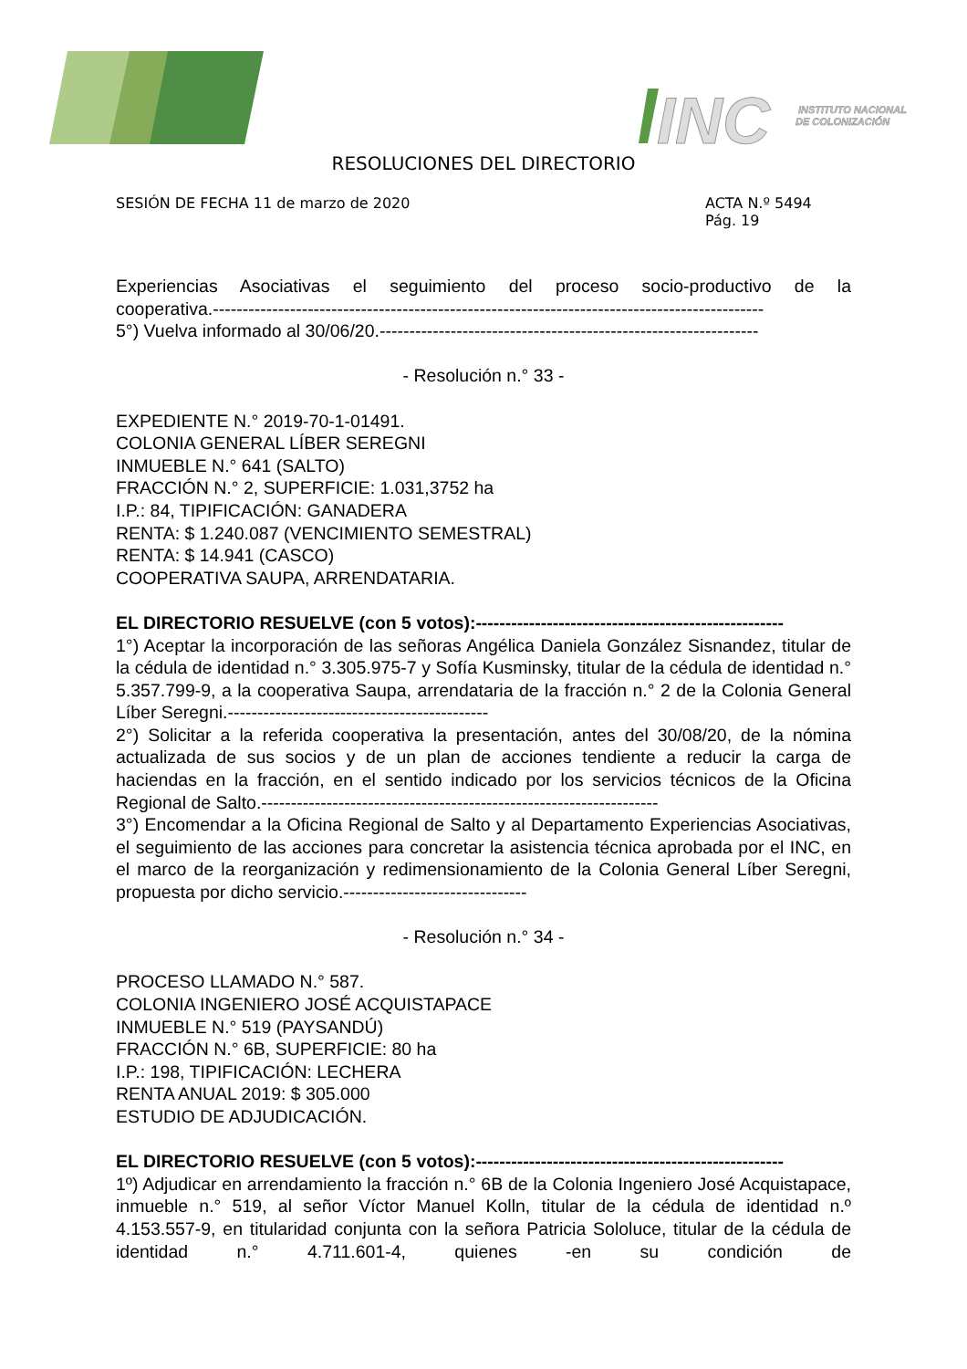INC
INSTITUTO NACIONAL
DE COLONIZACIÓN
RESOLUCIONES DEL DIRECTORIO
SESIÓN DE FECHA 11 de marzo de 2020
ACTA N.º 5494
Pág. 19
Experiencias Asociativas el seguimiento del proceso socio-productivo de la
cooperativa.---------------------------------------------------------------------------------------------
5°) Vuelva informado al 30/06/20.----------------------------------------------------------------
- Resolución n.° 33 -
EXPEDIENTE N.° 2019-70-1-01491.
COLONIA GENERAL LÍBER SEREGNI
INMUEBLE N.° 641 (SALTO)
FRACCIÓN N.° 2, SUPERFICIE: 1.031,3752 ha
I.P.: 84, TIPIFICACIÓN: GANADERA
RENTA: $ 1.240.087 (VENCIMIENTO SEMESTRAL)
RENTA: $ 14.941 (CASCO)
COOPERATIVA SAUPA, ARRENDATARIA.
EL DIRECTORIO RESUELVE (con 5 votos):----------------------------------------------------
1°) Aceptar la incorporación de las señoras Angélica Daniela González Sisnandez, titular de la cédula de identidad n.° 3.305.975-7 y Sofía Kusminsky, titular de la cédula de identidad n.° 5.357.799-9, a la cooperativa Saupa, arrendataria de la fracción n.° 2 de la Colonia General Líber Seregni.--------------------------------------------
2°) Solicitar a la referida cooperativa la presentación, antes del 30/08/20, de la nómina actualizada de sus socios y de un plan de acciones tendiente a reducir la carga de haciendas en la fracción, en el sentido indicado por los servicios técnicos de la Oficina Regional de Salto.-------------------------------------------------------------------
3°) Encomendar a la Oficina Regional de Salto y al Departamento Experiencias Asociativas, el seguimiento de las acciones para concretar la asistencia técnica aprobada por el INC, en el marco de la reorganización y redimensionamiento de la Colonia General Líber Seregni, propuesta por dicho servicio.-------------------------------
- Resolución n.° 34 -
PROCESO LLAMADO N.° 587.
COLONIA INGENIERO JOSÉ ACQUISTAPACE
INMUEBLE N.° 519 (PAYSANDÚ)
FRACCIÓN N.° 6B, SUPERFICIE: 80 ha
I.P.: 198, TIPIFICACIÓN: LECHERA
RENTA ANUAL 2019: $ 305.000
ESTUDIO DE ADJUDICACIÓN.
EL DIRECTORIO RESUELVE (con 5 votos):----------------------------------------------------
1º) Adjudicar en arrendamiento la fracción n.° 6B de la Colonia Ingeniero José Acquistapace, inmueble n.° 519, al señor Víctor Manuel Kolln, titular de la cédula de identidad n.º 4.153.557-9, en titularidad conjunta con la señora Patricia Sololuce, titular de la cédula de identidad n.° 4.711.601-4, quienes -en su condición de